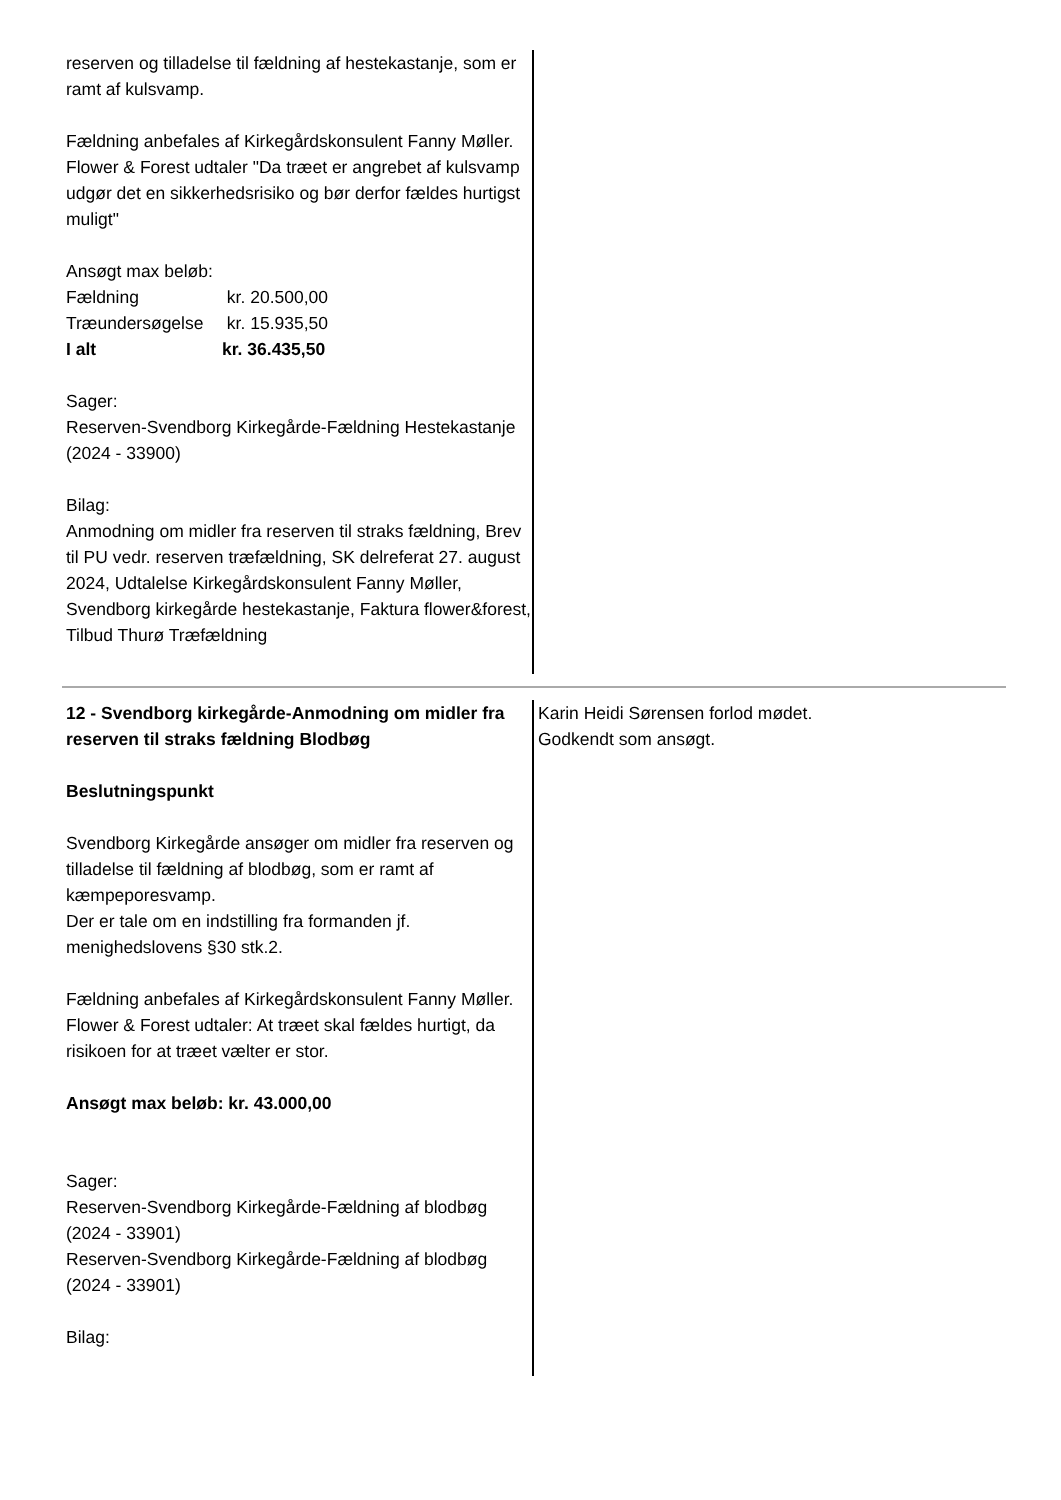reserven og tilladelse til fældning af hestekastanje, som er ramt af kulsvamp.
Fældning anbefales af Kirkegårdskonsulent Fanny Møller.
Flower & Forest udtaler "Da træet er angrebet af kulsvamp udgør det en sikkerhedsrisiko og bør derfor fældes hurtigst muligt"
Ansøgt max beløb:
| Fældning | kr. 20.500,00 |
| Træundersøgelse | kr. 15.935,50 |
| I alt | kr. 36.435,50 |
Sager:
Reserven-Svendborg Kirkegårde-Fældning Hestekastanje (2024 - 33900)
Bilag:
Anmodning om midler fra reserven til straks fældning, Brev til PU vedr. reserven træfældning, SK delreferat 27. august 2024, Udtalelse Kirkegårdskonsulent Fanny Møller, Svendborg kirkegårde hestekastanje, Faktura flower&forest, Tilbud Thurø Træfældning
12 - Svendborg kirkegårde-Anmodning om midler fra reserven til straks fældning Blodbøg
Beslutningspunkt
Svendborg Kirkegårde ansøger om midler fra reserven og tilladelse til fældning af blodbøg, som er ramt af kæmpeporesvamp.
Der er tale om en indstilling fra formanden jf. menighedslovens §30 stk.2.
Fældning anbefales af Kirkegårdskonsulent Fanny Møller.
Flower & Forest udtaler: At træet skal fældes hurtigt, da risikoen for at træet vælter er stor.
Ansøgt max beløb: kr. 43.000,00
Sager:
Reserven-Svendborg Kirkegårde-Fældning af blodbøg (2024 - 33901)
Reserven-Svendborg Kirkegårde-Fældning af blodbøg (2024 - 33901)
Bilag:
Karin Heidi Sørensen forlod mødet.
Godkendt som ansøgt.